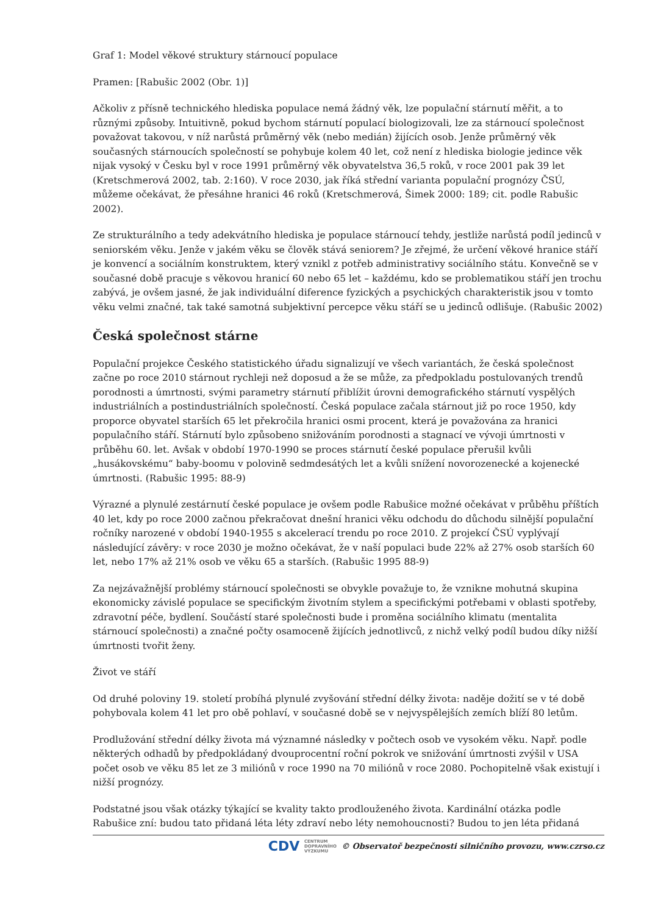Graf 1: Model věkové struktury stárnoucí populace
Pramen: [Rabušic 2002 (Obr. 1)]
Ačkoliv z přísně technického hlediska populace nemá žádný věk, lze populační stárnutí měřit, a to různými způsoby. Intuitivně, pokud bychom stárnutí populací biologizovali, lze za stárnoucí společnost považovat takovou, v níž narůstá průměrný věk (nebo medián) žijících osob. Jenže průměrný věk současných stárnoucích společností se pohybuje kolem 40 let, což není z hlediska biologie jedince věk nijak vysoký v Česku byl v roce 1991 průměrný věk obyvatelstva 36,5 roků, v roce 2001 pak 39 let (Kretschmerová 2002, tab. 2:160). V roce 2030, jak říká střední varianta populační prognózy ČSÚ, můžeme očekávat, že přesáhne hranici 46 roků (Kretschmerová, Šimek 2000: 189; cit. podle Rabušic 2002).
Ze strukturálního a tedy adekvátního hlediska je populace stárnoucí tehdy, jestliže narůstá podíl jedinců v seniorském věku. Jenže v jakém věku se člověk stává seniorem? Je zřejmé, že určení věkové hranice stáří je konvencí a sociálním konstruktem, který vznikl z potřeb administrativy sociálního státu. Konvečně se v současné době pracuje s věkovou hranicí 60 nebo 65 let – každému, kdo se problematikou stáří jen trochu zabývá, je ovšem jasné, že jak individuální diference fyzických a psychických charakteristik jsou v tomto věku velmi značné, tak také samotná subjektivní percepce věku stáří se u jedinců odlišuje. (Rabušic 2002)
Česká společnost stárne
Populační projekce Českého statistického úřadu signalizují ve všech variantách, že česká společnost začne po roce 2010 stárnout rychleji než doposud a že se může, za předpokladu postulovaných trendů porodnosti a úmrtnosti, svými parametry stárnutí přiblížit úrovni demografického stárnutí vyspělých industriálních a postindustriálních společností. Česká populace začala stárnout již po roce 1950, kdy proporce obyvatel starších 65 let překročila hranici osmi procent, která je považována za hranici populačního stáří. Stárnutí bylo způsobeno snižováním porodnosti a stagnací ve vývoji úmrtnosti v průběhu 60. let. Avšak v období 1970-1990 se proces stárnutí české populace přerušil kvůli „husákovskému“ baby-boomu v polovině sedmdesátých let a kvůli snížení novorozenecké a kojenecké úmrtnosti. (Rabušic 1995: 88-9)
Výrazné a plynulé zestárnutí české populace je ovšem podle Rabušice možné očekávat v průběhu příštích 40 let, kdy po roce 2000 začnou překračovat dnešní hranici věku odchodu do důchodu silnější populační ročníky narozené v období 1940-1955 s akcelerací trendu po roce 2010. Z projekcí ČSÚ vyplývají následující závěry: v roce 2030 je možno očekávat, že v naší populaci bude 22% až 27% osob starších 60 let, nebo 17% až 21% osob ve věku 65 a starších. (Rabušic 1995 88-9)
Za nejzávažnější problémy stárnoucí společnosti se obvykle považuje to, že vznikne mohutná skupina ekonomicky závislé populace se specifickým životním stylem a specifickými potřebami v oblasti spotřeby, zdravotní péče, bydlení. Součástí staré společnosti bude i proměna sociálního klimatu (mentalita stárnoucí společnosti) a značné počty osamoceně žijících jednotlivců, z nichž velký podíl budou díky nižší úmrtnosti tvořit ženy.
Život ve stáří
Od druhé poloviny 19. století probíhá plynulé zvyšování střední délky života: naděje dožití se v té době pohybovala kolem 41 let pro obě pohlaví, v současné době se v nejvyspělejších zemích blíží 80 letům.
Prodlužování střední délky života má významné následky v počtech osob ve vysokém věku. Např. podle některých odhadů by předpokládaný dvouprocentní roční pokrok ve snižování úmrtnosti zvýšil v USA počet osob ve věku 85 let ze 3 miliónů v roce 1990 na 70 miliónů v roce 2080. Pochopitelně však existují i nižší prognózy.
Podstatné jsou však otázky týkající se kvality takto prodlouženého života. Kardinální otázka podle Rabušice zní: budou tato přidaná léta léty zdraví nebo léty nemohoucnosti? Budou to jen léta přidaná
CDV CENTRUM
DOPRAVNÍHO
VÝZKUMU © Observatoř bezpečnosti silničního provozu, www.czrso.cz